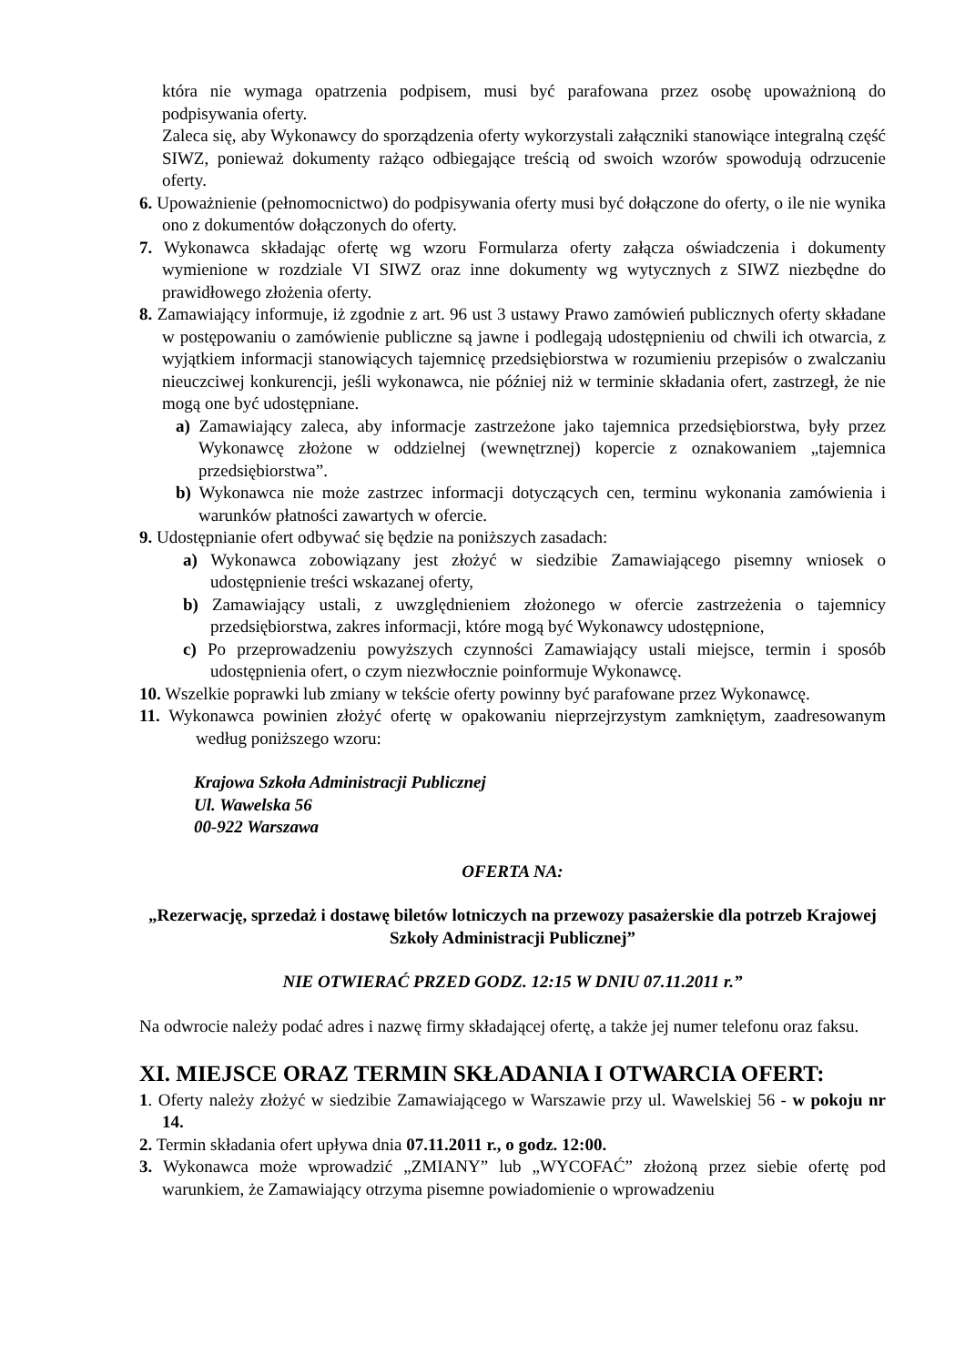która nie wymaga opatrzenia podpisem, musi być parafowana przez osobę upoważnioną do podpisywania oferty.
Zaleca się, aby Wykonawcy do sporządzenia oferty wykorzystali załączniki stanowiące integralną część SIWZ, ponieważ dokumenty rażąco odbiegające treścią od swoich wzorów spowodują odrzucenie oferty.
6. Upoważnienie (pełnomocnictwo) do podpisywania oferty musi być dołączone do oferty, o ile nie wynika ono z dokumentów dołączonych do oferty.
7. Wykonawca składając ofertę wg wzoru Formularza oferty załącza oświadczenia i dokumenty wymienione w rozdziale VI SIWZ oraz inne dokumenty wg wytycznych z SIWZ niezbędne do prawidłowego złożenia oferty.
8. Zamawiający informuje, iż zgodnie z art. 96 ust 3 ustawy Prawo zamówień publicznych oferty składane w postępowaniu o zamówienie publiczne są jawne i podlegają udostępnieniu od chwili ich otwarcia, z wyjątkiem informacji stanowiących tajemnicę przedsiębiorstwa w rozumieniu przepisów o zwalczaniu nieuczciwej konkurencji, jeśli wykonawca, nie później niż w terminie składania ofert, zastrzegł, że nie mogą one być udostępniane.
a) Zamawiający zaleca, aby informacje zastrzeżone jako tajemnica przedsiębiorstwa, były przez Wykonawcę złożone w oddzielnej (wewnętrznej) kopercie z oznakowaniem „tajemnica przedsiębiorstwa”.
b) Wykonawca nie może zastrzec informacji dotyczących cen, terminu wykonania zamówienia i warunków płatności zawartych w ofercie.
9. Udostępnianie ofert odbywać się będzie na poniższych zasadach:
a) Wykonawca zobowiązany jest złożyć w siedzibie Zamawiającego pisemny wniosek o udostępnienie treści wskazanej oferty,
b) Zamawiający ustali, z uwzględnieniem złożonego w ofercie zastrzeżenia o tajemnicy przedsiębiorstwa, zakres informacji, które mogą być Wykonawcy udostępnione,
c) Po przeprowadzeniu powyższych czynności Zamawiający ustali miejsce, termin i sposób udostępnienia ofert, o czym niezwłocznie poinformuje Wykonawcę.
10. Wszelkie poprawki lub zmiany w tekście oferty powinny być parafowane przez Wykonawcę.
11. Wykonawca powinien złożyć ofertę w opakowaniu nieprzejrzystym zamkniętym, zaadresowanym według poniższego wzoru:
Krajowa Szkoła Administracji Publicznej
Ul. Wawelska 56
00-922 Warszawa
OFERTA NA:
„Rezerwację, sprzedaż i dostawę biletów lotniczych na przewozy pasażerskie dla potrzeb Krajowej Szkoły Administracji Publicznej”
NIE OTWIERAĆ PRZED GODZ. 12:15 W DNIU 07.11.2011 r.”
Na odwrocie należy podać adres i nazwę firmy składającej ofertę, a także jej numer telefonu oraz faksu.
XI. MIEJSCE ORAZ TERMIN SKŁADANIA I OTWARCIA OFERT:
1. Oferty należy złożyć w siedzibie Zamawiającego w Warszawie przy ul. Wawelskiej 56 - w pokoju nr 14.
2. Termin składania ofert upływa dnia 07.11.2011 r., o godz. 12:00.
3. Wykonawca może wprowadzić „ZMIANY” lub „WYCOFAĆ” złożoną przez siebie ofertę pod warunkiem, że Zamawiający otrzyma pisemne powiadomienie o wprowadzeniu